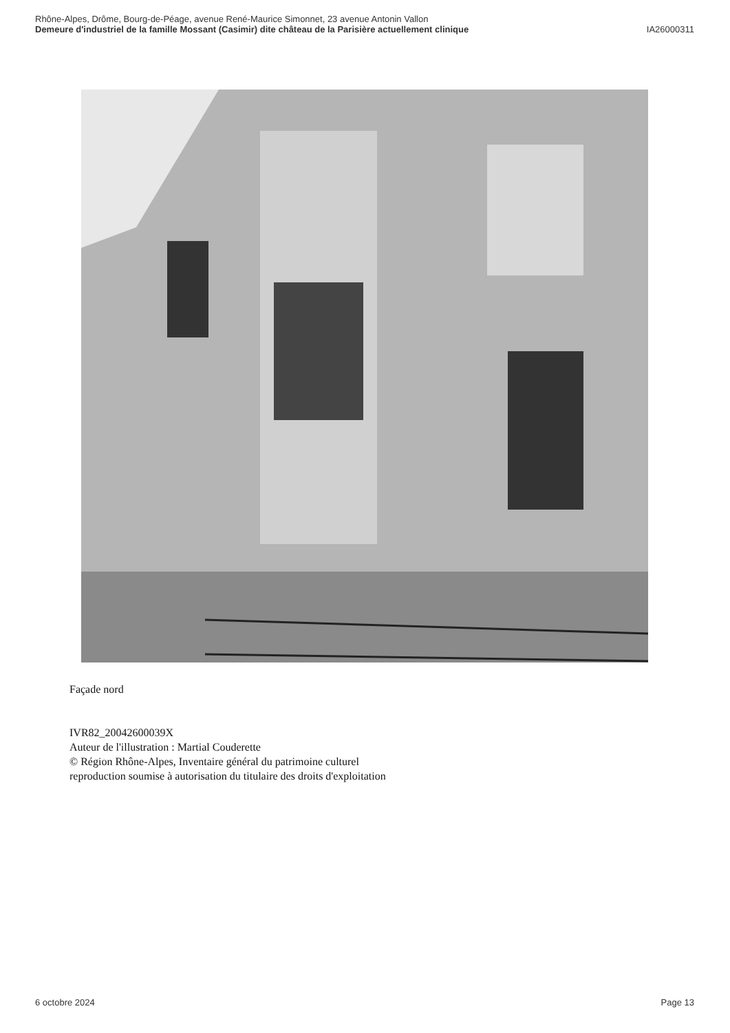Rhône-Alpes, Drôme, Bourg-de-Péage, avenue René-Maurice Simonnet, 23 avenue Antonin Vallon
Demeure d'industriel de la famille Mossant (Casimir) dite château de la Parisière actuellement clinique IA26000311
Façade nord
IVR82_20042600039X
Auteur de l'illustration : Martial Couderette
© Région Rhône-Alpes, Inventaire général du patrimoine culturel
reproduction soumise à autorisation du titulaire des droits d'exploitation
6 octobre 2024 Page 13